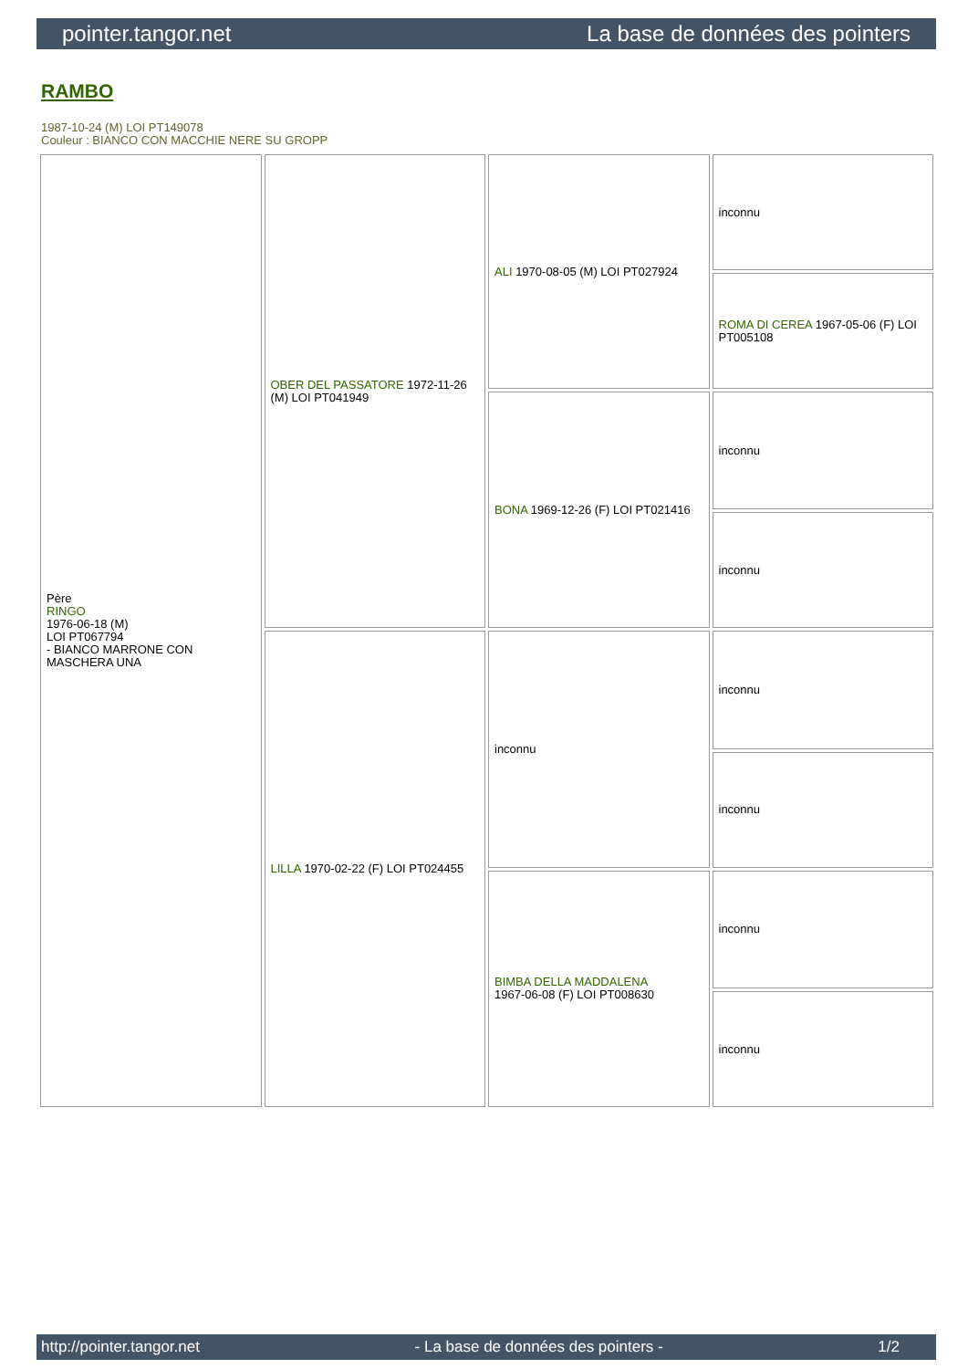pointer.tangor.net La base de données des pointers
RAMBO
1987-10-24 (M) LOI PT149078
Couleur : BIANCO CON MACCHIE NERE SU GROPP
| Père RINGO 1976-06-18 (M) LOI PT067794 - BIANCO MARRONE CON MASCHERA UNA | OBER DEL PASSATORE 1972-11-26 (M) LOI PT041949 | ALI 1970-08-05 (M) LOI PT027924 | inconnu |
| | | | ROMA DI CEREA 1967-05-06 (F) LOI PT005108 |
| | | BONA 1969-12-26 (F) LOI PT021416 | inconnu |
| | | | inconnu |
| | LILLA 1970-02-22 (F) LOI PT024455 | inconnu | inconnu |
| | | | inconnu |
| | | BIMBA DELLA MADDALENA 1967-06-08 (F) LOI PT008630 | inconnu |
| | | | inconnu |
http://pointer.tangor.net - La base de données des pointers - 1/2